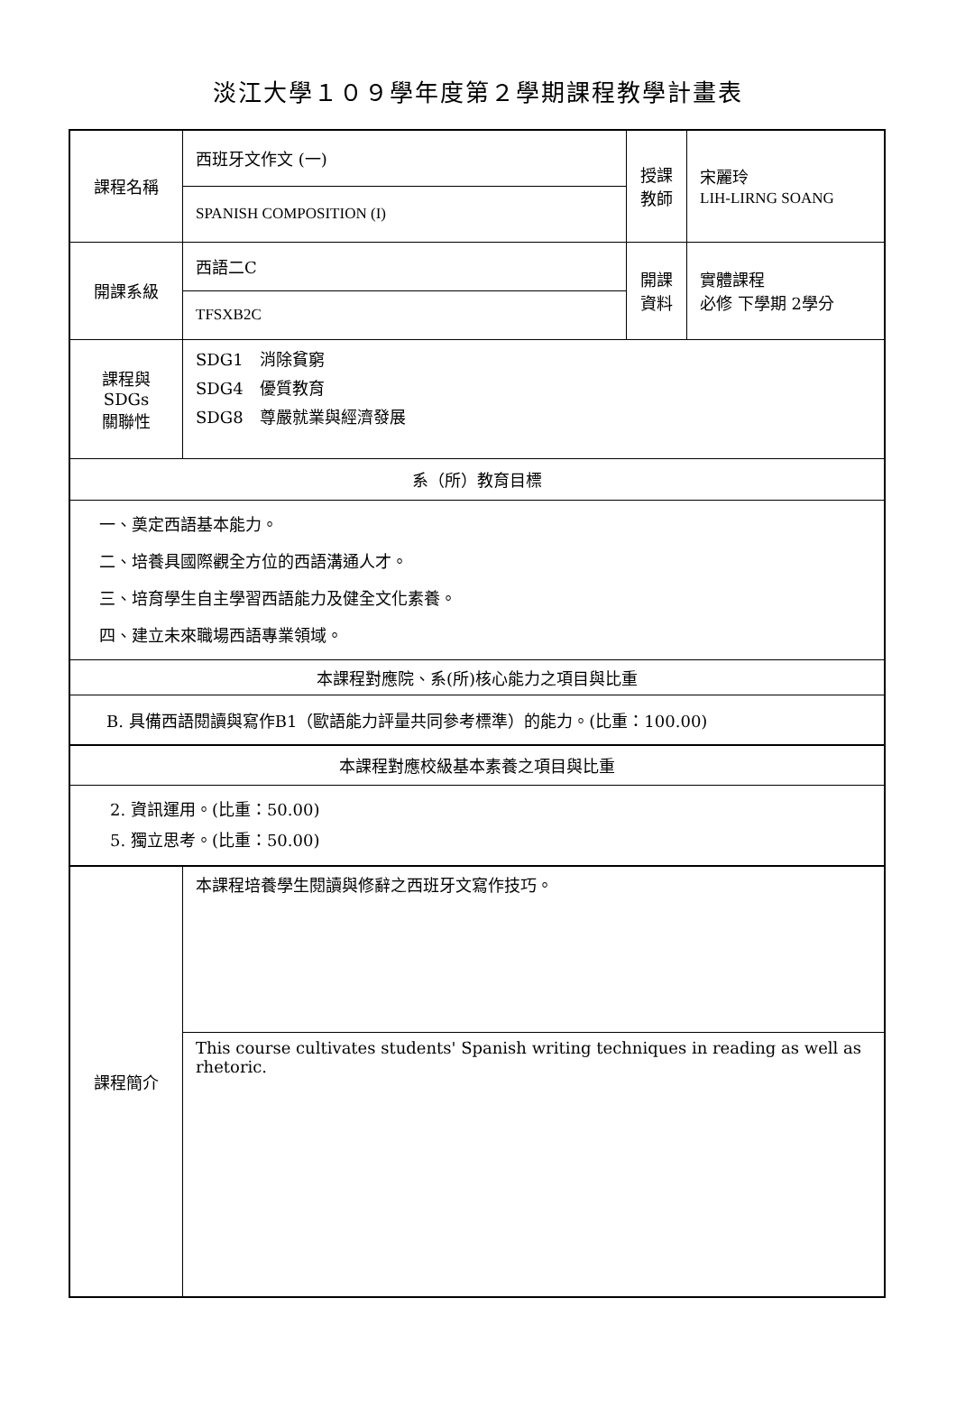淡江大學１０９學年度第２學期課程教學計畫表
| 課程名稱 | 西班牙文作文 (一) | 授課 教師 | 宋麗玲 LIH-LIRNG SOANG |
| | SPANISH COMPOSITION (I) | | |
| 開課系級 | 西語二C | 開課 資料 | 實體課程 必修 下學期 2學分 |
| | TFSXB2C | | |
| 課程與SDGs 關聯性 | SDG1 消除貧窮 SDG4 優質教育 SDG8 尊嚴就業與經濟發展 | | |
| 系（所）教育目標 | | | |
| 一、奠定西語基本能力。 二、培養具國際觀全方位的西語溝通人才。 三、培育學生自主學習西語能力及健全文化素養。 四、建立未來職場西語專業領域。 | | | |
| 本課程對應院、系(所)核心能力之項目與比重 | | | |
| B. 具備西語閱讀與寫作B1（歐語能力評量共同參考標準）的能力。(比重：100.00) | | | |
| 本課程對應校級基本素養之項目與比重 | | | |
| 2. 資訊運用。(比重：50.00) 5. 獨立思考。(比重：50.00) | | | |
| 課程簡介 | 本課程培養學生閱讀與修辭之西班牙文寫作技巧。 | | |
| | This course cultivates students' Spanish writing techniques in reading as well as rhetoric. | | |